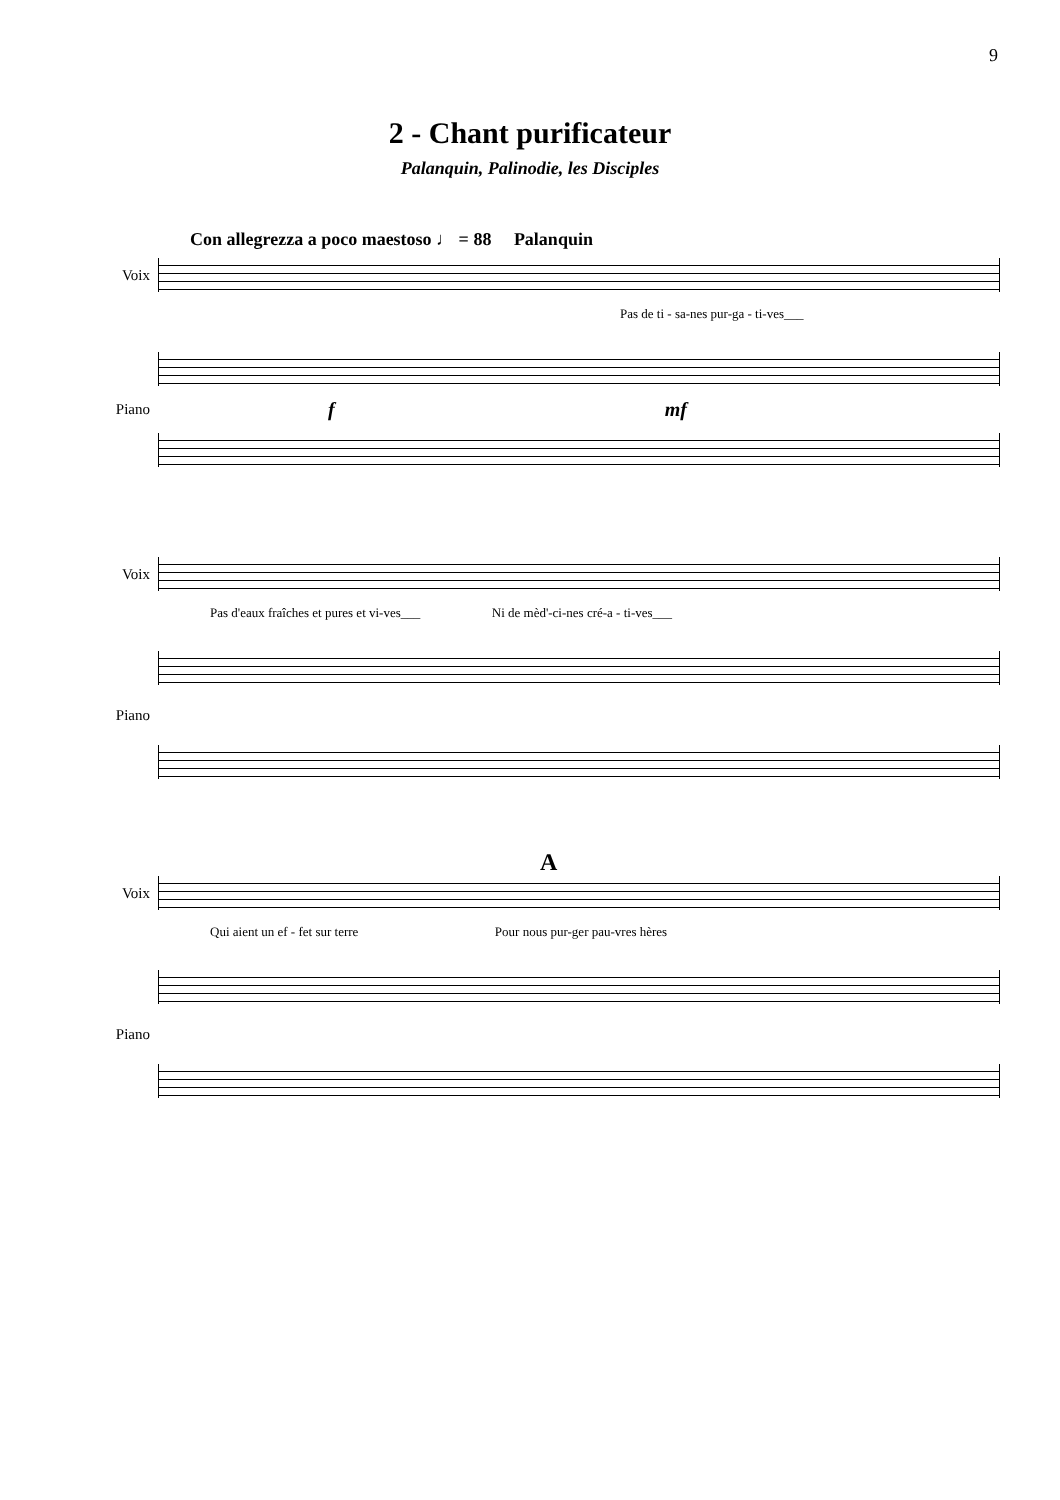9
2 - Chant purificateur
Palanquin, Palinodie, les Disciples
Con allegrezza a poco maestoso ♩ = 88 Palanquin
Voix
Pas de ti - sa-nes pur-ga - ti-ves___
Piano
f mf
Voix
Pas d'eaux fraîches et pures et vi-ves___ Ni de mèd'-ci-nes cré-a - ti-ves___
Piano
A
Voix
Qui aient un ef - fet sur terre Pour nous pur-ger pau-vres hères
Piano